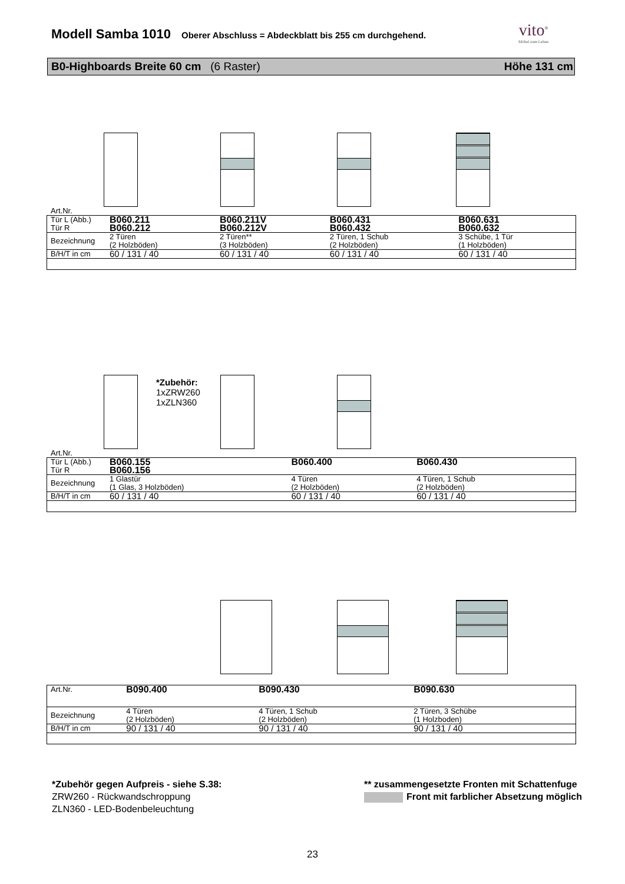Modell Samba 1010
Oberer Abschluss = Abdeckblatt bis 255 cm durchgehend.
vito<sup>®</sup>
Möbel zum Leben
B0-Highboards Breite 60 cm (6 Raster) Höhe 131 cm
Art.Nr.
| Tür L (Abb.) Tür R | B060.211 B060.212 | B060.211V B060.212V | B060.431 B060.432 | B060.631 B060.632 |
| Bezeichnung | 2 Türen (2 Holzböden) | 2 Türen** (3 Holzböden) | 2 Türen, 1 Schub (2 Holzböden) | 3 Schübe, 1 Tür (1 Holzböden) |
| B/H/T in cm | 60 / 131 / 40 | 60 / 131 / 40 | 60 / 131 / 40 | 60 / 131 / 40 |
*Zubehör:
1xZRW260
1xZLN360
Art.Nr.
| Tür L (Abb.) Tür R | B060.155 B060.156 | B060.400 | B060.430 | |
| Bezeichnung | 1 Glastür (1 Glas, 3 Holzböden) | 4 Türen (2 Holzböden) | 4 Türen, 1 Schub (2 Holzböden) | |
| B/H/T in cm | 60 / 131 / 40 | 60 / 131 / 40 | 60 / 131 / 40 | |
| Art.Nr. | | B090.400 | B090.430 | B090.630 |
| Bezeichnung | | 4 Türen (2 Holzböden) | 4 Türen, 1 Schub (2 Holzböden) | 2 Türen, 3 Schübe (1 Holzboden) |
| B/H/T in cm | | 90 / 131 / 40 | 90 / 131 / 40 | 90 / 131 / 40 |
*Zubehör gegen Aufpreis - siehe S.38:
ZRW260 - Rückwandschroppung
ZLN360 - LED-Bodenbeleuchtung
** zusammengesetzte Fronten mit Schattenfuge
Front mit farblicher Absetzung möglich
23